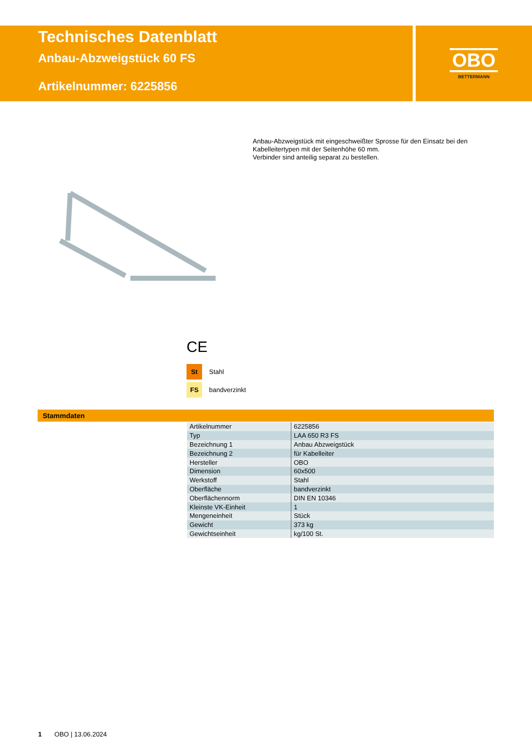Technisches Datenblatt
Anbau-Abzweigstück 60 FS
Artikelnummer: 6225856
OBO
BETTERMANN
Anbau-Abzweigstück mit eingeschweißter Sprosse für den Einsatz bei den Kabelleitertypen mit der Seitenhöhe 60 mm.
Verbinder sind anteilig separat zu bestellen.
CE
St Stahl
FS bandverzinkt
Stammdaten
| Artikelnummer | 6225856 |
| Typ | LAA 650 R3 FS |
| Bezeichnung 1 | Anbau Abzweigstück |
| Bezeichnung 2 | für Kabelleiter |
| Hersteller | OBO |
| Dimension | 60x500 |
| Werkstoff | Stahl |
| Oberfläche | bandverzinkt |
| Oberflächennorm | DIN EN 10346 |
| Kleinste VK-Einheit | 1 |
| Mengeneinheit | Stück |
| Gewicht | 373 kg |
| Gewichtseinheit | kg/100 St. |
1 OBO | 13.06.2024